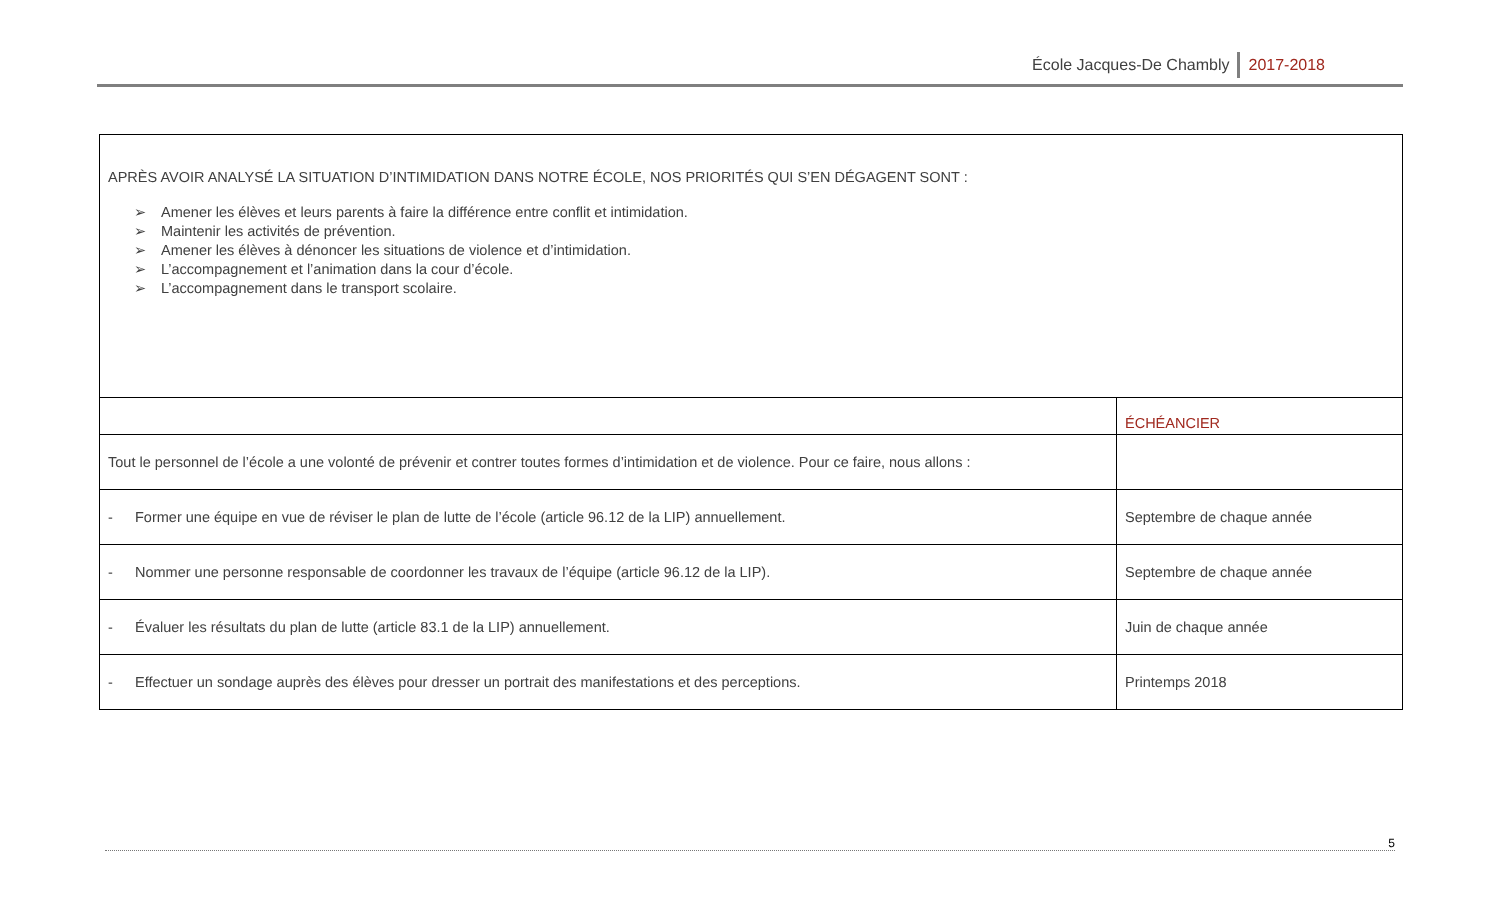École Jacques-De Chambly 2017-2018
| APRÈS AVOIR ANALYSÉ LA SITUATION D’INTIMIDATION DANS NOTRE ÉCOLE, NOS PRIORITÉS QUI S’EN DÉGAGENT SONT : ➢ Amener les élèves et leurs parents à faire la différence entre conflit et intimidation. ➢ Maintenir les activités de prévention. ➢ Amener les élèves à dénoncer les situations de violence et d’intimidation. ➢ L’accompagnement et l’animation dans la cour d’école. ➢ L’accompagnement dans le transport scolaire. | |
| | ÉCHÉANCIER |
| Tout le personnel de l’école a une volonté de prévenir et contrer toutes formes d’intimidation et de violence. Pour ce faire, nous allons : | |
| - Former une équipe en vue de réviser le plan de lutte de l’école (article 96.12 de la LIP) annuellement. | Septembre de chaque année |
| - Nommer une personne responsable de coordonner les travaux de l’équipe (article 96.12 de la LIP). | Septembre de chaque année |
| - Évaluer les résultats du plan de lutte (article 83.1 de la LIP) annuellement. | Juin de chaque année |
| - Effectuer un sondage auprès des élèves pour dresser un portrait des manifestations et des perceptions. | Printemps 2018 |
5